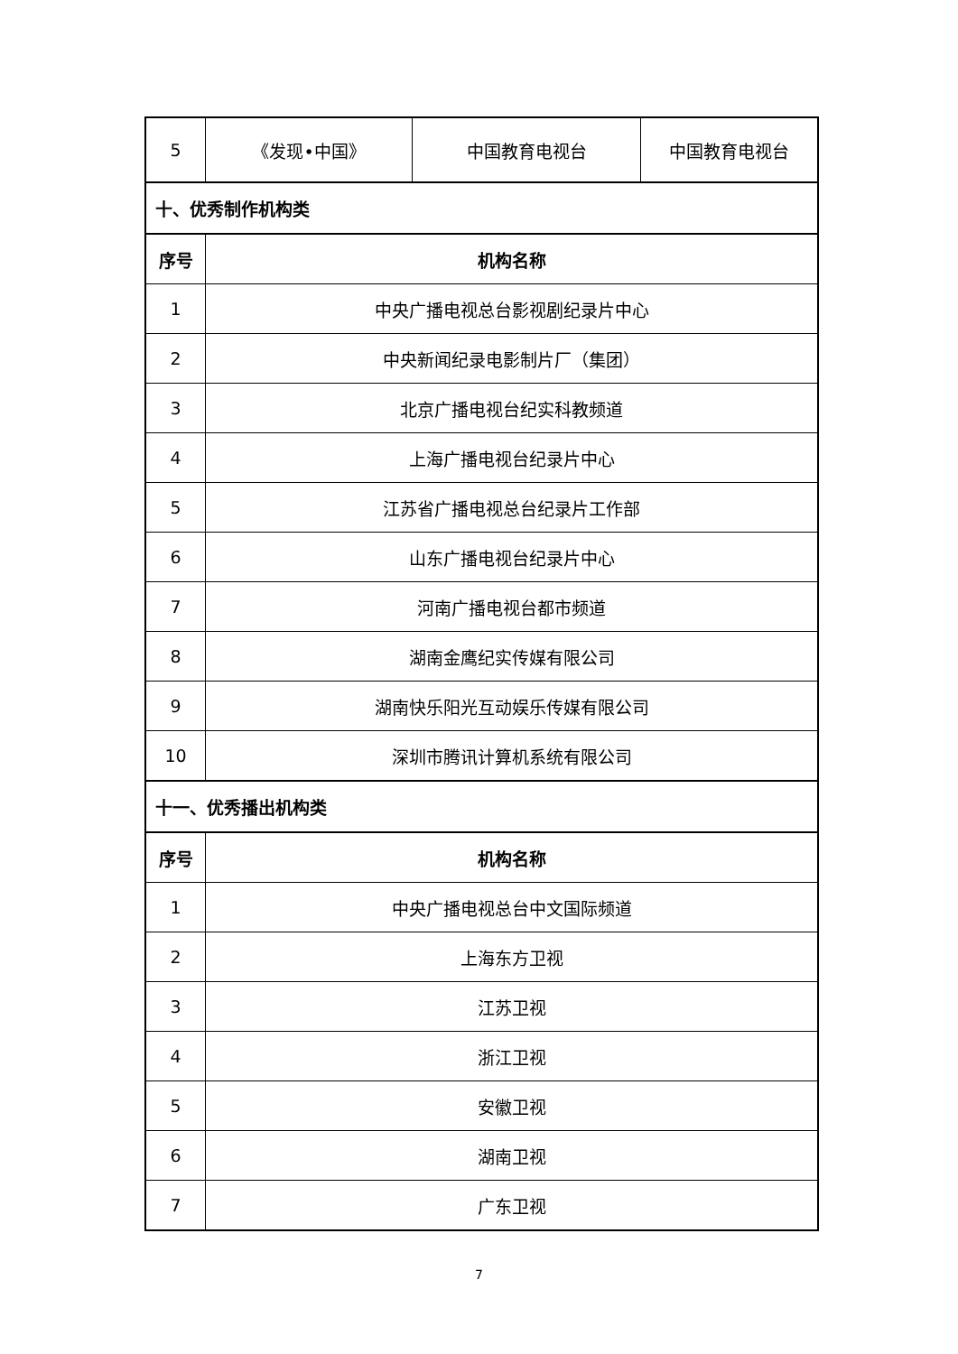| 5 | 《发现•中国》 | 中国教育电视台 | 中国教育电视台 |
| 十、优秀制作机构类 | | | |
| 序号 | 机构名称 | | |
| 1 | 中央广播电视总台影视剧纪录片中心 | | |
| 2 | 中央新闻纪录电影制片厂（集团） | | |
| 3 | 北京广播电视台纪实科教频道 | | |
| 4 | 上海广播电视台纪录片中心 | | |
| 5 | 江苏省广播电视总台纪录片工作部 | | |
| 6 | 山东广播电视台纪录片中心 | | |
| 7 | 河南广播电视台都市频道 | | |
| 8 | 湖南金鹰纪实传媒有限公司 | | |
| 9 | 湖南快乐阳光互动娱乐传媒有限公司 | | |
| 10 | 深圳市腾讯计算机系统有限公司 | | |
| 十一、优秀播出机构类 | | | |
| 序号 | 机构名称 | | |
| 1 | 中央广播电视总台中文国际频道 | | |
| 2 | 上海东方卫视 | | |
| 3 | 江苏卫视 | | |
| 4 | 浙江卫视 | | |
| 5 | 安徽卫视 | | |
| 6 | 湖南卫视 | | |
| 7 | 广东卫视 | | |
7